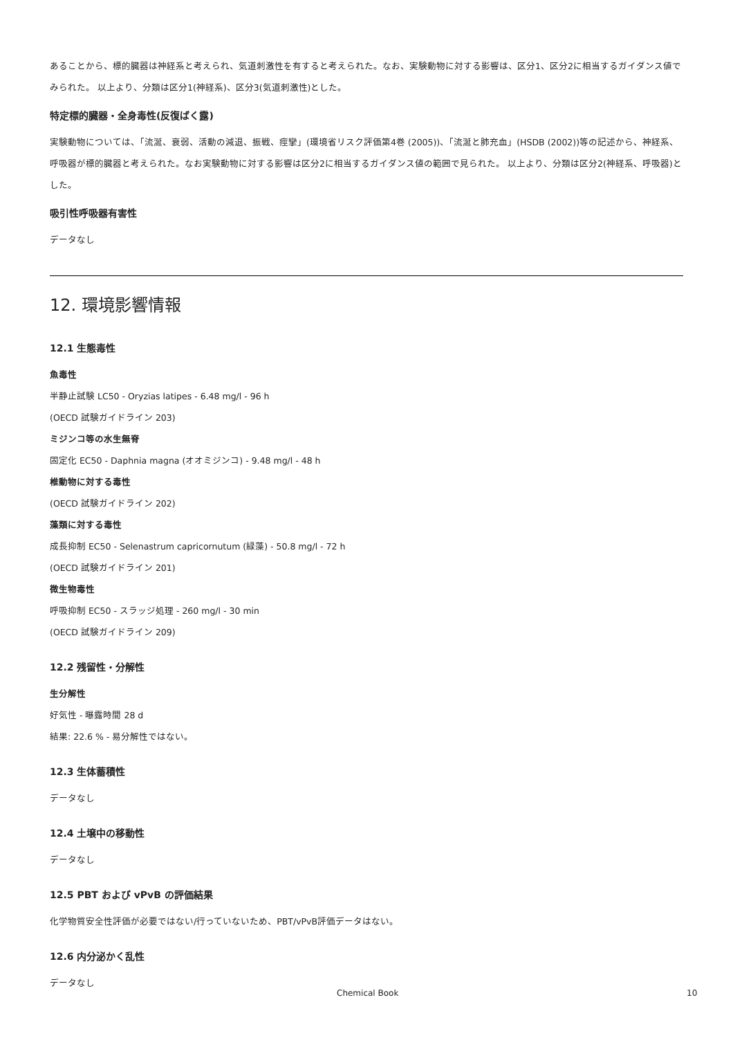あることから、標的臓器は神経系と考えられ、気道刺激性を有すると考えられた。なお、実験動物に対する影響は、区分1、区分2に相当するガイダンス値でみられた。 以上より、分類は区分1(神経系)、区分3(気道刺激性)とした。
特定標的臓器・全身毒性(反復ばく露)
実験動物については、「流涎、衰弱、活動の減退、振戦、痙攣」(環境省リスク評価第4巻 (2005))、「流涎と肺充血」(HSDB (2002))等の記述から、神経系、呼吸器が標的臓器と考えられた。なお実験動物に対する影響は区分2に相当するガイダンス値の範囲で見られた。 以上より、分類は区分2(神経系、呼吸器)とした。
吸引性呼吸器有害性
データなし
12. 環境影響情報
12.1 生態毒性
魚毒性
半静止試験 LC50 - Oryzias latipes - 6.48 mg/l - 96 h
(OECD 試験ガイドライン 203)
ミジンコ等の水生無脊
固定化 EC50 - Daphnia magna (オオミジンコ) - 9.48 mg/l - 48 h
椎動物に対する毒性
(OECD 試験ガイドライン 202)
藻類に対する毒性
成長抑制 EC50 - Selenastrum capricornutum (緑藻) - 50.8 mg/l - 72 h
(OECD 試験ガイドライン 201)
微生物毒性
呼吸抑制 EC50 - スラッジ処理 - 260 mg/l - 30 min
(OECD 試験ガイドライン 209)
12.2 残留性・分解性
生分解性
好気性 - 曝露時間 28 d
結果: 22.6 % - 易分解性ではない。
12.3 生体蓄積性
データなし
12.4 土壌中の移動性
データなし
12.5 PBT および vPvB の評価結果
化学物質安全性評価が必要ではない/行っていないため、PBT/vPvB評価データはない。
12.6 内分泌かく乱性
データなし
Chemical Book 10